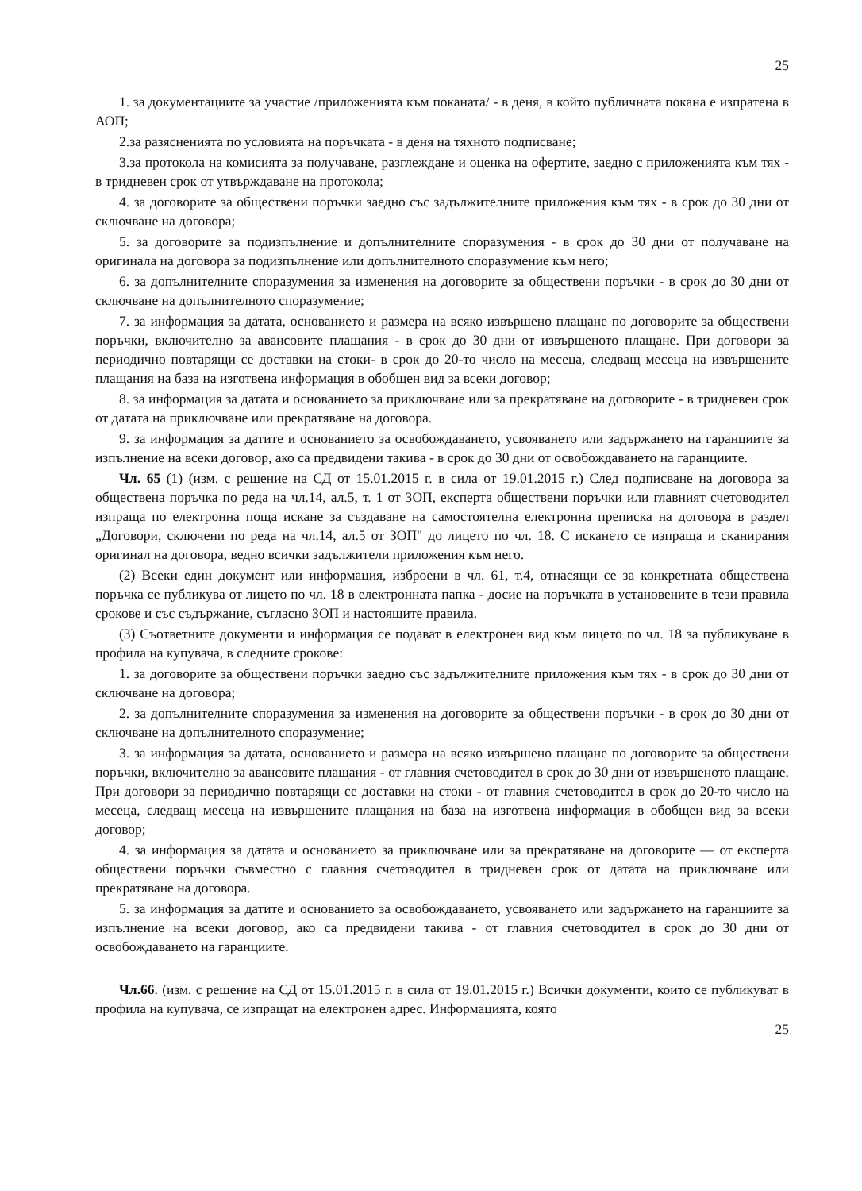25
1. за документациите за участие /приложенията към поканата/ - в деня, в който публичната покана е изпратена в АОП;
2.за разясненията по условията на поръчката - в деня на тяхното подписване;
3.за протокола на комисията за получаване, разглеждане и оценка на офертите, заедно с приложенията към тях - в тридневен срок от утвърждаване на протокола;
4. за договорите за обществени поръчки заедно със задължителните приложения към тях - в срок до 30 дни от сключване на договора;
5. за договорите за подизпълнение и допълнителните споразумения - в срок до 30 дни от получаване на оригинала на договора за подизпълнение или допълнителното споразумение към него;
6. за допълнителните споразумения за изменения на договорите за обществени поръчки - в срок до 30 дни от сключване на допълнителното споразумение;
7. за информация за датата, основанието и размера на всяко извършено плащане по договорите за обществени поръчки, включително за авансовите плащания - в срок до 30 дни от извършеното плащане. При договори за периодично повтарящи се доставки на стоки- в срок до 20-то число на месеца, следващ месеца на извършените плащания на база на изготвена информация в обобщен вид за всеки договор;
8. за информация за датата и основанието за приключване или за прекратяване на договорите - в тридневен срок от датата на приключване или прекратяване на договора.
9. за информация за датите и основанието за освобождаването, усвояването или задържането на гаранциите за изпълнение на всеки договор, ако са предвидени такива - в срок до 30 дни от освобождаването на гаранциите.
Чл. 65 (1) (изм. с решение на СД от 15.01.2015 г. в сила от 19.01.2015 г.) След подписване на договора за обществена поръчка по реда на чл.14, ал.5, т. 1 от ЗОП, експерта обществени поръчки или главният счетоводител изпраща по електронна поща искане за създаване на самостоятелна електронна преписка на договора в раздел „Договори, сключени по реда на чл.14, ал.5 от ЗОП" до лицето по чл. 18. С искането се изпраща и сканирания оригинал на договора, ведно всички задължители приложения към него.
(2) Всеки един документ или информация, изброени в чл. 61, т.4, отнасящи се за конкретната обществена поръчка се публикува от лицето по чл. 18 в електронната папка - досие на поръчката в установените в тези правила срокове и със съдържание, съгласно ЗОП и настоящите правила.
(3) Съответните документи и информация се подават в електронен вид към лицето по чл. 18 за публикуване в профила на купувача, в следните срокове:
1. за договорите за обществени поръчки заедно със задължителните приложения към тях - в срок до 30 дни от сключване на договора;
2. за допълнителните споразумения за изменения на договорите за обществени поръчки - в срок до 30 дни от сключване на допълнителното споразумение;
3. за информация за датата, основанието и размера на всяко извършено плащане по договорите за обществени поръчки, включително за авансовите плащания - от главния счетоводител в срок до 30 дни от извършеното плащане. При договори за периодично повтарящи се доставки на стоки - от главния счетоводител в срок до 20-то число на месеца, следващ месеца на извършените плащания на база на изготвена информация в обобщен вид за всеки договор;
4. за информация за датата и основанието за приключване или за прекратяване на договорите — от експерта обществени поръчки съвместно с главния счетоводител в тридневен срок от датата на приключване или прекратяване на договора.
5. за информация за датите и основанието за освобождаването, усвояването или задържането на гаранциите за изпълнение на всеки договор, ако са предвидени такива - от главния счетоводител в срок до 30 дни от освобождаването на гаранциите.
Чл.66. (изм. с решение на СД от 15.01.2015 г. в сила от 19.01.2015 г.) Всички документи, които се публикуват в профила на купувача, се изпращат на електронен адрес. Информацията, която
25